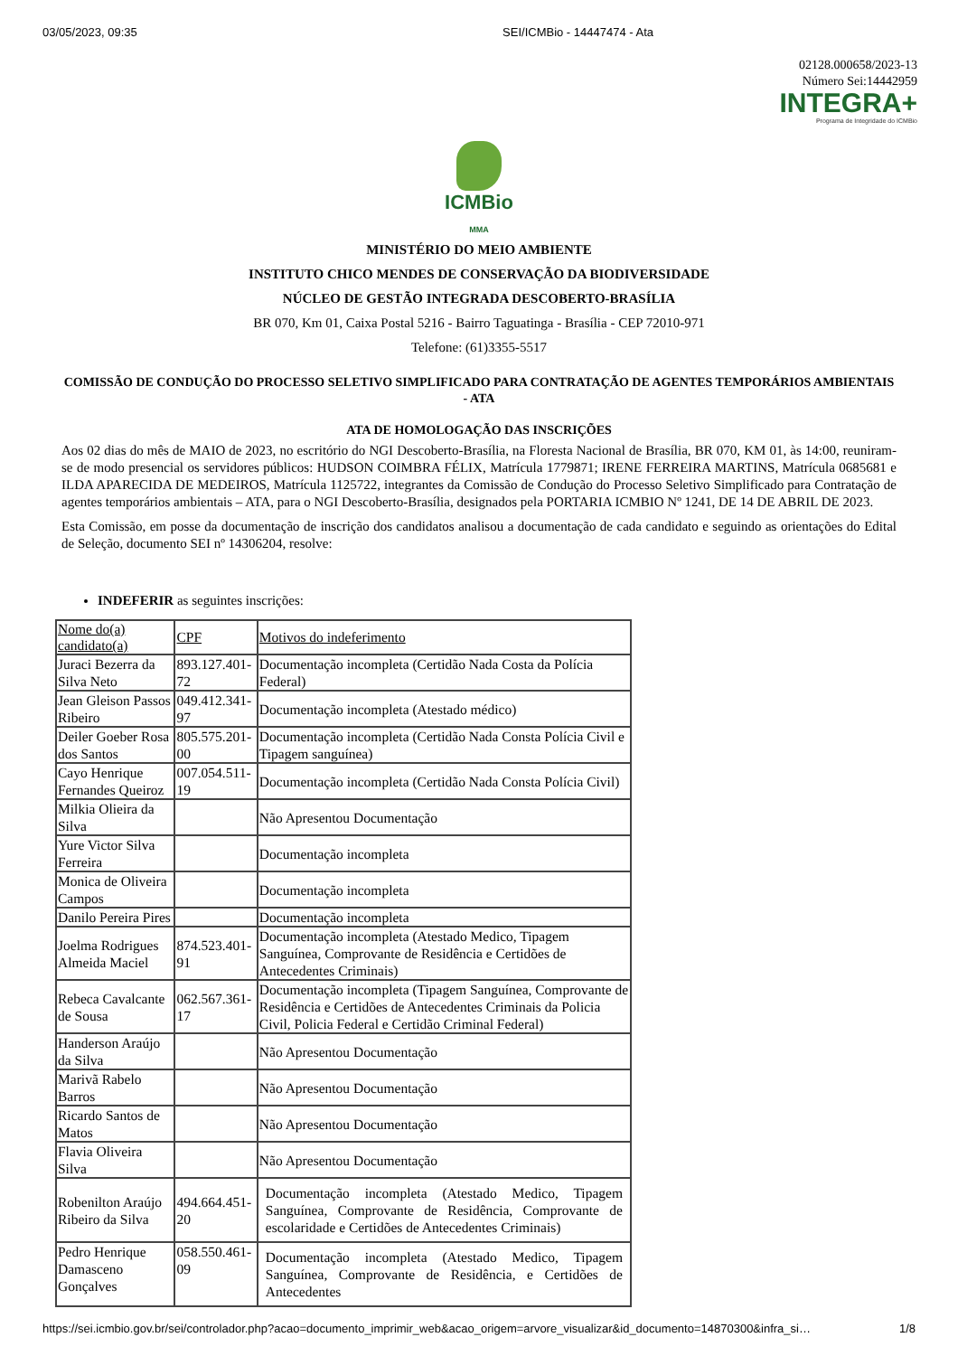03/05/2023, 09:35 SEI/ICMBio - 14447474 - Ata
02128.000658/2023-13
Número Sei:14442959
INTEGRA+
Programa de Integridade do ICMBio
ICMBio
MMA
MINISTÉRIO DO MEIO AMBIENTE
INSTITUTO CHICO MENDES DE CONSERVAÇÃO DA BIODIVERSIDADE
NÚCLEO DE GESTÃO INTEGRADA DESCOBERTO-BRASÍLIA
BR 070, Km 01, Caixa Postal 5216 - Bairro Taguatinga - Brasília - CEP 72010-971
Telefone: (61)3355-5517
COMISSÃO DE CONDUÇÃO DO PROCESSO SELETIVO SIMPLIFICADO PARA CONTRATAÇÃO DE AGENTES TEMPORÁRIOS AMBIENTAIS - ATA
ATA DE HOMOLOGAÇÃO DAS INSCRIÇÕES
Aos 02 dias do mês de MAIO de 2023, no escritório do NGI Descoberto-Brasília, na Floresta Nacional de Brasília, BR 070, KM 01, às 14:00, reuniram-se de modo presencial os servidores públicos: HUDSON COIMBRA FÉLIX, Matrícula 1779871; IRENE FERREIRA MARTINS, Matrícula 0685681 e ILDA APARECIDA DE MEDEIROS, Matrícula 1125722, integrantes da Comissão de Condução do Processo Seletivo Simplificado para Contratação de agentes temporários ambientais – ATA, para o NGI Descoberto-Brasília, designados pela PORTARIA ICMBIO Nº 1241, DE 14 DE ABRIL DE 2023.
Esta Comissão, em posse da documentação de inscrição dos candidatos analisou a documentação de cada candidato e seguindo as orientações do Edital de Seleção, documento SEI nº 14306204, resolve:
INDEFERIR as seguintes inscrições:
| Nome do(a) candidato(a) | CPF | Motivos do indeferimento |
| --- | --- | --- |
| Juraci Bezerra da Silva Neto | 893.127.401-72 | Documentação incompleta (Certidão Nada Costa da Polícia Federal) |
| Jean Gleison Passos Ribeiro | 049.412.341-97 | Documentação incompleta (Atestado médico) |
| Deiler Goeber Rosa dos Santos | 805.575.201-00 | Documentação incompleta (Certidão Nada Consta Polícia Civil e Tipagem sanguínea) |
| Cayo Henrique Fernandes Queiroz | 007.054.511-19 | Documentação incompleta (Certidão Nada Consta Polícia Civil) |
| Milkia Olieira da Silva | | Não Apresentou Documentação |
| Yure Victor Silva Ferreira | | Documentação incompleta |
| Monica de Oliveira Campos | | Documentação incompleta |
| Danilo Pereira Pires | | Documentação incompleta |
| Joelma Rodrigues Almeida Maciel | 874.523.401-91 | Documentação incompleta (Atestado Medico, Tipagem Sanguínea, Comprovante de Residência e Certidões de Antecedentes Criminais) |
| Rebeca Cavalcante de Sousa | 062.567.361-17 | Documentação incompleta (Tipagem Sanguínea, Comprovante de Residência e Certidões de Antecedentes Criminais da Policia Civil, Policia Federal e Certidão Criminal Federal) |
| Handerson Araújo da Silva | | Não Apresentou Documentação |
| Marivã Rabelo Barros | | Não Apresentou Documentação |
| Ricardo Santos de Matos | | Não Apresentou Documentação |
| Flavia Oliveira Silva | | Não Apresentou Documentação |
| Robenilton Araújo Ribeiro da Silva | 494.664.451-20 | Documentação incompleta (Atestado Medico, Tipagem Sanguínea, Comprovante de Residência, Comprovante de escolaridade e Certidões de Antecedentes Criminais) |
| Pedro Henrique Damasceno Gonçalves | 058.550.461-09 | Documentação incompleta (Atestado Medico, Tipagem Sanguínea, Comprovante de Residência, e Certidões de Antecedentes |
https://sei.icmbio.gov.br/sei/controlador.php?acao=documento_imprimir_web&acao_origem=arvore_visualizar&id_documento=14870300&infra_si… 1/8